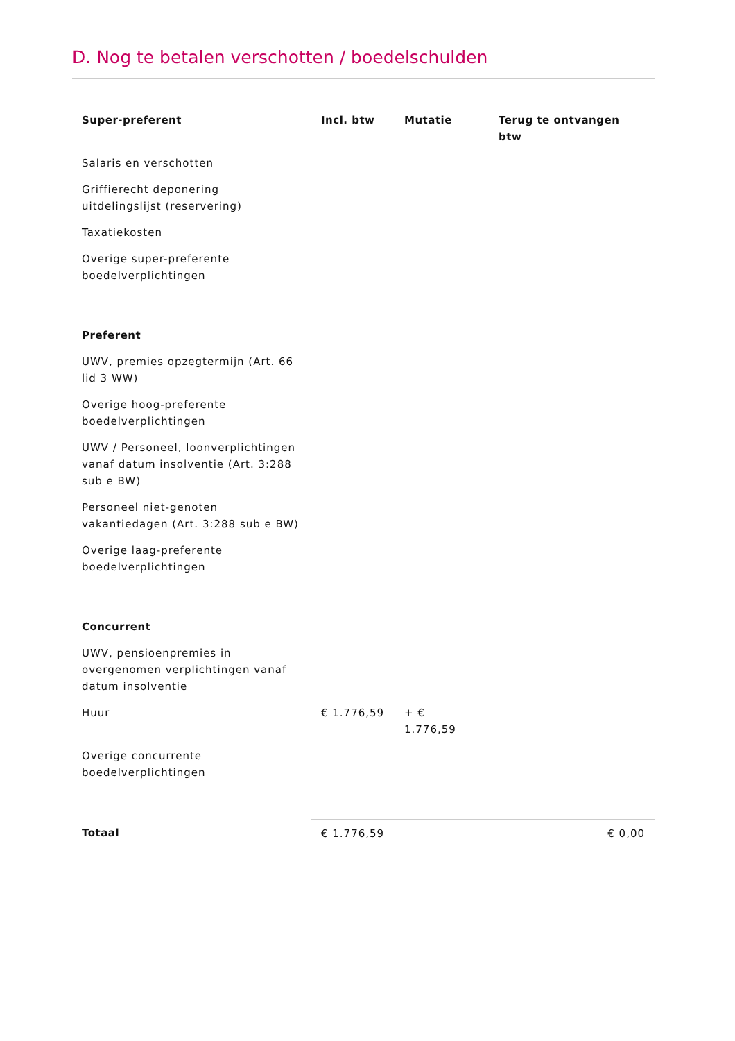D. Nog te betalen verschotten / boedelschulden
| Super-preferent | Incl. btw | Mutatie | Terug te ontvangen btw |
| --- | --- | --- | --- |
| Salaris en verschotten | | | |
| Griffierecht deponering uitdelingslijst (reservering) | | | |
| Taxatiekosten | | | |
| Overige super-preferente boedelverplichtingen | | | |
| Preferent | | | |
| UWV, premies opzegtermijn (Art. 66 lid 3 WW) | | | |
| Overige hoog-preferente boedelverplichtingen | | | |
| UWV / Personeel, loonverplichtingen vanaf datum insolventie (Art. 3:288 sub e BW) | | | |
| Personeel niet-genoten vakantiedagen (Art. 3:288 sub e BW) | | | |
| Overige laag-preferente boedelverplichtingen | | | |
| Concurrent | | | |
| UWV, pensioenpremies in overgenomen verplichtingen vanaf datum insolventie | | | |
| Huur | € 1.776,59 | + € 1.776,59 | |
| Overige concurrente boedelverplichtingen | | | |
| Totaal | € 1.776,59 | | € 0,00 |